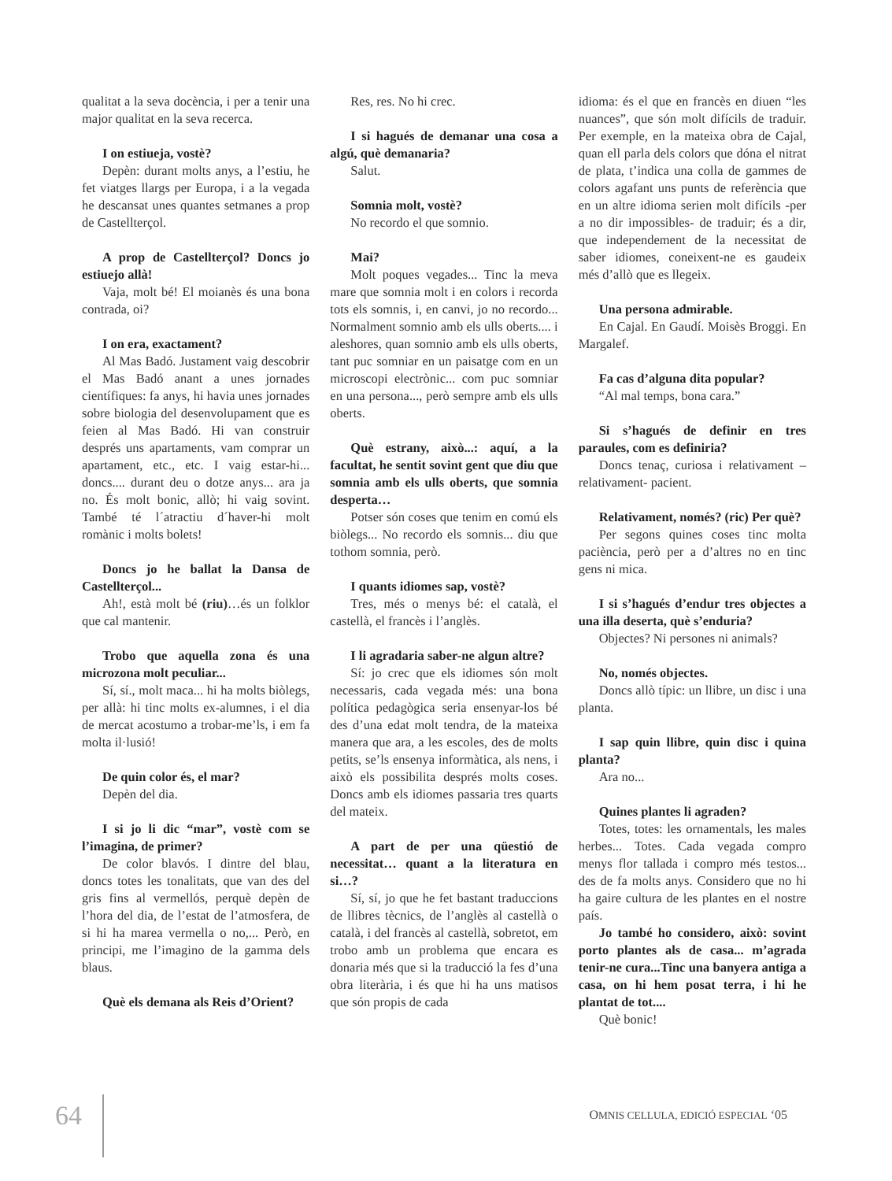qualitat a la seva docència, i per a tenir una major qualitat en la seva recerca.
I on estiueja, vostè?
Depèn: durant molts anys, a l’estiu, he fet viatges llargs per Europa, i a la vegada he descansat unes quantes setmanes a prop de Castellterçol.
A prop de Castellterçol? Doncs jo estiuejo allà!
Vaja, molt bé! El moianès és una bona contrada, oi?
I on era, exactament?
Al Mas Badó. Justament vaig descobrir el Mas Badó anant a unes jornades científiques: fa anys, hi havia unes jornades sobre biologia del desenvolupament que es feien al Mas Badó. Hi van construir després uns apartaments, vam comprar un apartament, etc., etc. I vaig estar-hi... doncs.... durant deu o dotze anys... ara ja no. És molt bonic, allò; hi vaig sovint. També té l´atractiu d´haver-hi molt romànic i molts bolets!
Doncs jo he ballat la Dansa de Castellterçol...
Ah!, està molt bé (riu)…és un folklor que cal mantenir.
Trobo que aquella zona és una microzona molt peculiar...
Sí, sí., molt maca... hi ha molts biòlegs, per allà: hi tinc molts ex-alumnes, i el dia de mercat acostumo a trobar-me’ls, i em fa molta il·lusió!
De quin color és, el mar?
Depèn del dia.
I si jo li dic “mar”, vostè com se l’imagina, de primer?
De color blavós. I dintre del blau, doncs totes les tonalitats, que van des del gris fins al vermellós, perquè depèn de l’hora del dia, de l’estat de l’atmosfera, de si hi ha marea vermella o no,... Però, en principi, me l’imagino de la gamma dels blaus.
Què els demana als Reis d’Orient?
Res, res. No hi crec.
I si hagués de demanar una cosa a algú, què demanaria?
Salut.
Somnia molt, vostè?
No recordo el que somnio.
Mai?
Molt poques vegades... Tinc la meva mare que somnia molt i en colors i recorda tots els somnis, i, en canvi, jo no recordo... Normalment somnio amb els ulls oberts.... i aleshores, quan somnio amb els ulls oberts, tant puc somniar en un paisatge com en un microscopi electrònic... com puc somniar en una persona..., però sempre amb els ulls oberts.
Què estrany, això...: aquí, a la facultat, he sentit sovint gent que diu que somnia amb els ulls oberts, que somnia desperta…
Potser són coses que tenim en comú els biòlegs... No recordo els somnis... diu que tothom somnia, però.
I quants idiomes sap, vostè?
Tres, més o menys bé: el català, el castellà, el francès i l’anglès.
I li agradaria saber-ne algun altre?
Sí: jo crec que els idiomes són molt necessaris, cada vegada més: una bona política pedagògica seria ensenyar-los bé des d’una edat molt tendra, de la mateixa manera que ara, a les escoles, des de molts petits, se’ls ensenya informàtica, als nens, i això els possibilita després molts coses. Doncs amb els idiomes passaria tres quarts del mateix.
A part de per una qüestió de necessitat… quant a la literatura en si…?
Sí, sí, jo que he fet bastant traduccions de llibres tècnics, de l’anglès al castellà o català, i del francès al castellà, sobretot, em trobo amb un problema que encara es donaria més que si la traducció la fes d’una obra literària, i és que hi ha uns matisos que són propis de cada
idioma: és el que en francès en diuen “les nuances”, que són molt difícils de traduir. Per exemple, en la mateixa obra de Cajal, quan ell parla dels colors que dóna el nitrat de plata, t’indica una colla de gammes de colors agafant uns punts de referència que en un altre idioma serien molt difícils -per a no dir impossibles- de traduir; és a dir, que independement de la necessitat de saber idiomes, coneixent-ne es gaudeix més d’allò que es llegeix.
Una persona admirable.
En Cajal. En Gaudí. Moisès Broggi. En Margalef.
Fa cas d’alguna dita popular?
“Al mal temps, bona cara.”
Si s’hagués de definir en tres paraules, com es definiria?
Doncs tenaç, curiosa i relativament –relativament- pacient.
Relativament, només? (ric) Per què?
Per segons quines coses tinc molta paciència, però per a d’altres no en tinc gens ni mica.
I si s’hagués d’endur tres objectes a una illa deserta, què s’enduria?
Objectes? Ni persones ni animals?
No, només objectes.
Doncs allò típic: un llibre, un disc i una planta.
I sap quin llibre, quin disc i quina planta?
Ara no...
Quines plantes li agraden?
Totes, totes: les ornamentals, les males herbes... Totes. Cada vegada compro menys flor tallada i compro més testos... des de fa molts anys. Considero que no hi ha gaire cultura de les plantes en el nostre país.
Jo també ho considero, això: sovint porto plantes als de casa... m’agrada tenir-ne cura...Tinc una banyera antiga a casa, on hi hem posat terra, i hi he plantat de tot....
Què bonic!
64 OMNIS CELLULA, EDICIÓ ESPECIAL ‘05